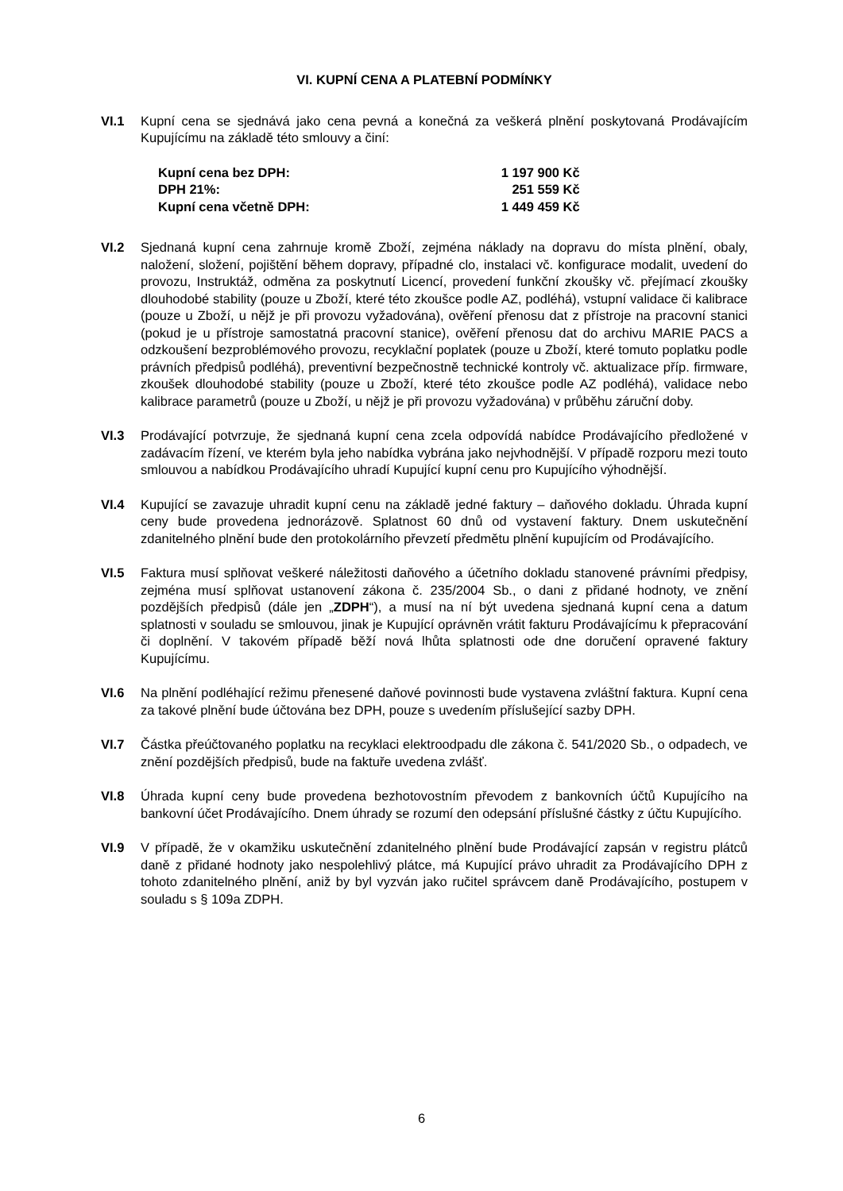VI. KUPNÍ CENA A PLATEBNÍ PODMÍNKY
VI.1 Kupní cena se sjednává jako cena pevná a konečná za veškerá plnění poskytovaná Prodávajícím Kupujícímu na základě této smlouvy a činí:
| Kupní cena bez DPH: | 1 197 900 Kč |
| DPH 21%: | 251 559 Kč |
| Kupní cena včetně DPH: | 1 449 459 Kč |
VI.2 Sjednaná kupní cena zahrnuje kromě Zboží, zejména náklady na dopravu do místa plnění, obaly, naložení, složení, pojištění během dopravy, případné clo, instalaci vč. konfigurace modalit, uvedení do provozu, Instruktáž, odměna za poskytnutí Licencí, provedení funkční zkoušky vč. přejímací zkoušky dlouhodobé stability (pouze u Zboží, které této zkoušce podle AZ, podléhá), vstupní validace či kalibrace (pouze u Zboží, u nějž je při provozu vyžadována), ověření přenosu dat z přístroje na pracovní stanici (pokud je u přístroje samostatná pracovní stanice), ověření přenosu dat do archivu MARIE PACS a odzkoušení bezproblémového provozu, recyklační poplatek (pouze u Zboží, které tomuto poplatku podle právních předpisů podléhá), preventivní bezpečnostně technické kontroly vč. aktualizace příp. firmware, zkoušek dlouhodobé stability (pouze u Zboží, které této zkoušce podle AZ podléhá), validace nebo kalibrace parametrů (pouze u Zboží, u nějž je při provozu vyžadována) v průběhu záruční doby.
VI.3 Prodávající potvrzuje, že sjednaná kupní cena zcela odpovídá nabídce Prodávajícího předložené v zadávacím řízení, ve kterém byla jeho nabídka vybrána jako nejvhodnější. V případě rozporu mezi touto smlouvou a nabídkou Prodávajícího uhradí Kupující kupní cenu pro Kupujícího výhodnější.
VI.4 Kupující se zavazuje uhradit kupní cenu na základě jedné faktury – daňového dokladu. Úhrada kupní ceny bude provedena jednorázově. Splatnost 60 dnů od vystavení faktury. Dnem uskutečnění zdanitelného plnění bude den protokolárního převzetí předmětu plnění kupujícím od Prodávajícího.
VI.5 Faktura musí splňovat veškeré náležitosti daňového a účetního dokladu stanovené právními předpisy, zejména musí splňovat ustanovení zákona č. 235/2004 Sb., o dani z přidané hodnoty, ve znění pozdějších předpisů (dále jen „ZDPH“), a musí na ní být uvedena sjednaná kupní cena a datum splatnosti v souladu se smlouvou, jinak je Kupující oprávněn vrátit fakturu Prodávajícímu k přepracování či doplnění. V takovém případě běží nová lhůta splatnosti ode dne doručení opravené faktury Kupujícímu.
VI.6 Na plnění podléhající režimu přenesené daňové povinnosti bude vystavena zvláštní faktura. Kupní cena za takové plnění bude účtována bez DPH, pouze s uvedením příslušející sazby DPH.
VI.7 Částka přeúčtovaného poplatku na recyklaci elektroodpadu dle zákona č. 541/2020 Sb., o odpadech, ve znění pozdějších předpisů, bude na faktuře uvedena zvlášť.
VI.8 Úhrada kupní ceny bude provedena bezhotovostním převodem z bankovních účtů Kupujícího na bankovní účet Prodávajícího. Dnem úhrady se rozumí den odepsání příslušné částky z účtu Kupujícího.
VI.9 V případě, že v okamžiku uskutečnění zdanitelného plnění bude Prodávající zapsán v registru plátců daně z přidané hodnoty jako nespolehlivý plátce, má Kupující právo uhradit za Prodávajícího DPH z tohoto zdanitelného plnění, aniž by byl vyzván jako ručitel správcem daně Prodávajícího, postupem v souladu s § 109a ZDPH.
6